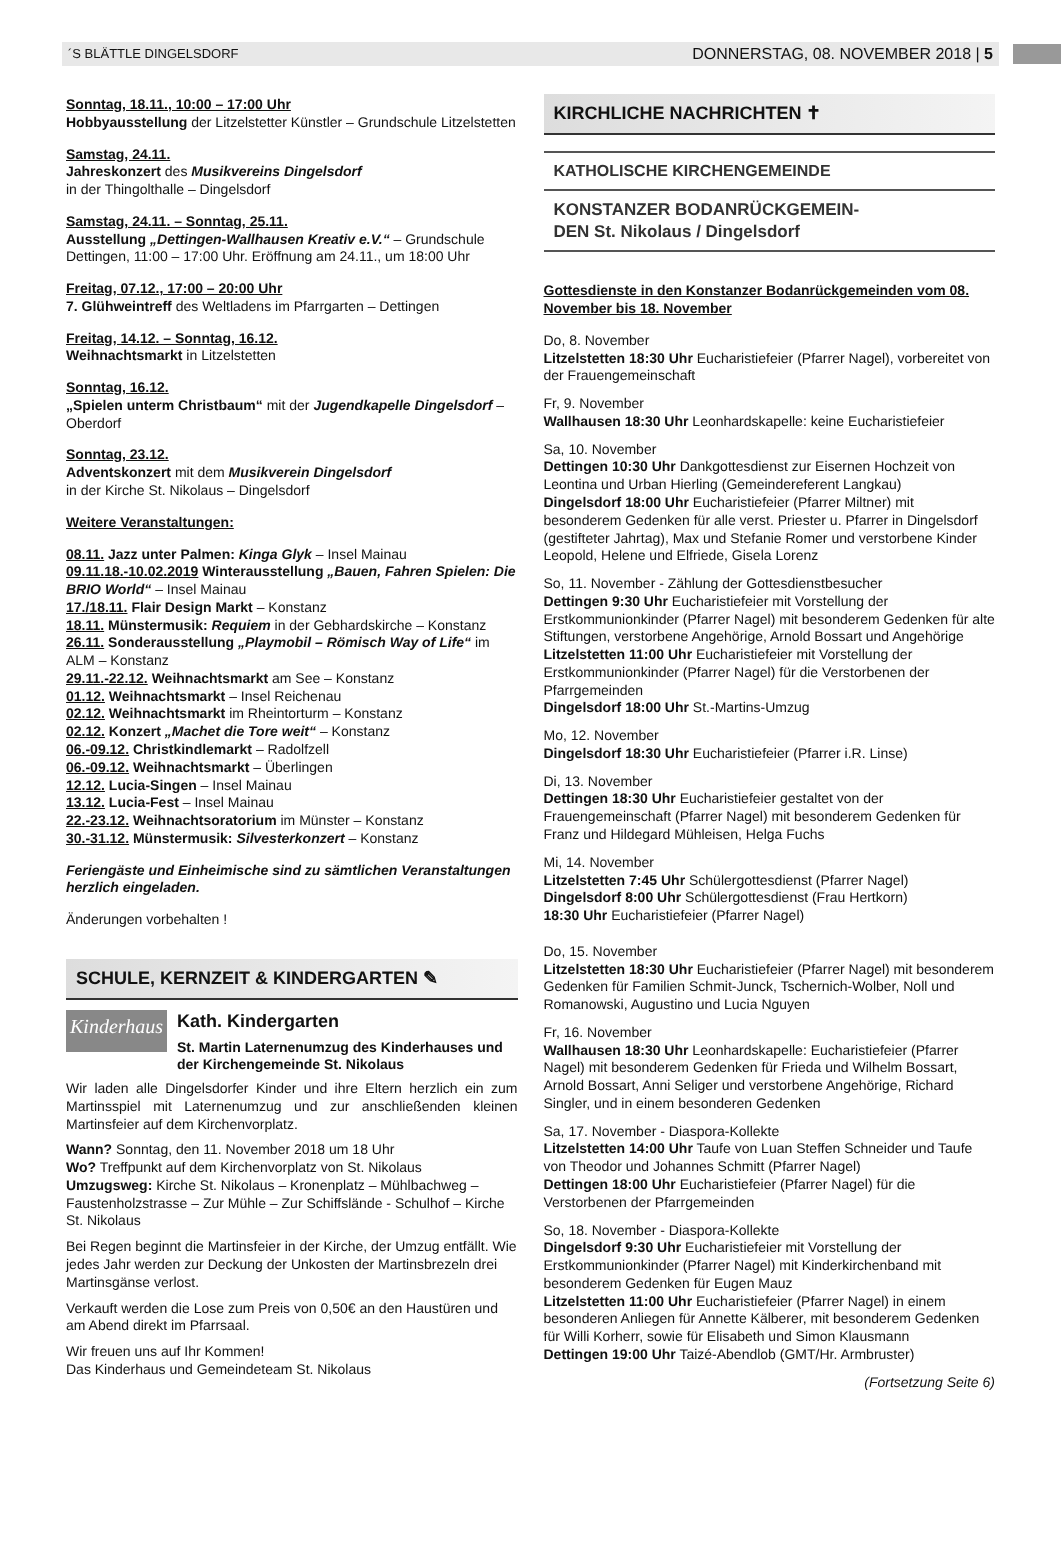´S BLÄTTLE DINGELSDORF DONNERSTAG, 08. NOVEMBER 2018 | 5
Sonntag, 18.11., 10:00 – 17:00 Uhr
Hobbyausstellung der Litzelstetter Künstler – Grundschule Litzelstetten
Samstag, 24.11.
Jahreskonzert des Musikvereins Dingelsdorf
in der Thingolthalle – Dingelsdorf
Samstag, 24.11. – Sonntag, 25.11.
Ausstellung „Dettingen-Wallhausen Kreativ e.V.“ – Grundschule Dettingen, 11:00 – 17:00 Uhr. Eröffnung am 24.11., um 18:00 Uhr
Freitag, 07.12., 17:00 – 20:00 Uhr
7. Glühweintreff des Weltladens im Pfarrgarten – Dettingen
Freitag, 14.12. – Sonntag, 16.12.
Weihnachtsmarkt in Litzelstetten
Sonntag, 16.12.
„Spielen unterm Christbaum“ mit der Jugendkapelle Dingelsdorf – Oberdorf
Sonntag, 23.12.
Adventskonzert mit dem Musikverein Dingelsdorf
in der Kirche St. Nikolaus – Dingelsdorf
Weitere Veranstaltungen:
08.11. Jazz unter Palmen: Kinga Glyk – Insel Mainau
09.11.18.-10.02.2019 Winterausstellung „Bauen, Fahren Spielen: Die BRIO World“ – Insel Mainau
17./18.11. Flair Design Markt – Konstanz
18.11. Münstermusik: Requiem in der Gebhardskirche – Konstanz
26.11. Sonderausstellung „Playmobil – Römisch Way of Life“ im ALM – Konstanz
29.11.-22.12. Weihnachtsmarkt am See – Konstanz
01.12. Weihnachtsmarkt – Insel Reichenau
02.12. Weihnachtsmarkt im Rheintorturm – Konstanz
02.12. Konzert „Machet die Tore weit“ – Konstanz
06.-09.12. Christkindlemarkt – Radolfzell
06.-09.12. Weihnachtsmarkt – Überlingen
12.12. Lucia-Singen – Insel Mainau
13.12. Lucia-Fest – Insel Mainau
22.-23.12. Weihnachtsoratorium im Münster – Konstanz
30.-31.12. Münstermusik: Silvesterkonzert – Konstanz
Feriengäste und Einheimische sind zu sämtlichen Veranstaltungen herzlich eingeladen.
Änderungen vorbehalten !
SCHULE, KERNZEIT & KINDERGARTEN ✎
Kinderhaus
Kath. Kindergarten
St. Martin Laternenumzug des Kinderhauses und der Kirchengemeinde St. Nikolaus
Wir laden alle Dingelsdorfer Kinder und ihre Eltern herzlich ein zum Martinsspiel mit Laternenumzug und zur anschließenden kleinen Martinsfeier auf dem Kirchenvorplatz.
Wann? Sonntag, den 11. November 2018 um 18 Uhr
Wo? Treffpunkt auf dem Kirchenvorplatz von St. Nikolaus
Umzugsweg: Kirche St. Nikolaus – Kronenplatz – Mühlbachweg – Faustenholzstrasse – Zur Mühle – Zur Schiffslände - Schulhof – Kirche St. Nikolaus
Bei Regen beginnt die Martinsfeier in der Kirche, der Umzug entfällt. Wie jedes Jahr werden zur Deckung der Unkosten der Martinsbrezeln drei Martinsgänse verlost.
Verkauft werden die Lose zum Preis von 0,50€ an den Haustüren und am Abend direkt im Pfarrsaal.
Wir freuen uns auf Ihr Kommen!
Das Kinderhaus und Gemeindeteam St. Nikolaus
KIRCHLICHE NACHRICHTEN ✝
KATHOLISCHE KIRCHENGEMEINDE
KONSTANZER BODANRÜCKGEMEIN-
DEN St. Nikolaus / Dingelsdorf
Gottesdienste in den Konstanzer Bodanrückgemeinden vom 08. November bis 18. November
Do, 8. November
Litzelstetten 18:30 Uhr Eucharistiefeier (Pfarrer Nagel), vorbereitet von der Frauengemeinschaft
Fr, 9. November
Wallhausen 18:30 Uhr Leonhardskapelle: keine Eucharistiefeier
Sa, 10. November
Dettingen 10:30 Uhr Dankgottesdienst zur Eisernen Hochzeit von Leontina und Urban Hierling (Gemeindereferent Langkau)
Dingelsdorf 18:00 Uhr Eucharistiefeier (Pfarrer Miltner) mit besonderem Gedenken für alle verst. Priester u. Pfarrer in Dingelsdorf (gestifteter Jahrtag), Max und Stefanie Romer und verstorbene Kinder Leopold, Helene und Elfriede, Gisela Lorenz
So, 11. November - Zählung der Gottesdienstbesucher
Dettingen 9:30 Uhr Eucharistiefeier mit Vorstellung der Erstkommunionkinder (Pfarrer Nagel) mit besonderem Gedenken für alte Stiftungen, verstorbene Angehörige, Arnold Bossart und Angehörige
Litzelstetten 11:00 Uhr Eucharistiefeier mit Vorstellung der Erstkommunionkinder (Pfarrer Nagel) für die Verstorbenen der Pfarrgemeinden
Dingelsdorf 18:00 Uhr St.-Martins-Umzug
Mo, 12. November
Dingelsdorf 18:30 Uhr Eucharistiefeier (Pfarrer i.R. Linse)
Di, 13. November
Dettingen 18:30 Uhr Eucharistiefeier gestaltet von der Frauengemeinschaft (Pfarrer Nagel) mit besonderem Gedenken für Franz und Hildegard Mühleisen, Helga Fuchs
Mi, 14. November
Litzelstetten 7:45 Uhr Schülergottesdienst (Pfarrer Nagel)
Dingelsdorf 8:00 Uhr Schülergottesdienst (Frau Hertkorn)
18:30 Uhr Eucharistiefeier (Pfarrer Nagel)
Do, 15. November
Litzelstetten 18:30 Uhr Eucharistiefeier (Pfarrer Nagel) mit besonderem Gedenken für Familien Schmit-Junck, Tschernich-Wolber, Noll und Romanowski, Augustino und Lucia Nguyen
Fr, 16. November
Wallhausen 18:30 Uhr Leonhardskapelle: Eucharistiefeier (Pfarrer Nagel) mit besonderem Gedenken für Frieda und Wilhelm Bossart, Arnold Bossart, Anni Seliger und verstorbene Angehörige, Richard Singler, und in einem besonderen Gedenken
Sa, 17. November - Diaspora-Kollekte
Litzelstetten 14:00 Uhr Taufe von Luan Steffen Schneider und Taufe von Theodor und Johannes Schmitt (Pfarrer Nagel)
Dettingen 18:00 Uhr Eucharistiefeier (Pfarrer Nagel) für die Verstorbenen der Pfarrgemeinden
So, 18. November - Diaspora-Kollekte
Dingelsdorf 9:30 Uhr Eucharistiefeier mit Vorstellung der Erstkommunionkinder (Pfarrer Nagel) mit Kinderkirchenband mit besonderem Gedenken für Eugen Mauz
Litzelstetten 11:00 Uhr Eucharistiefeier (Pfarrer Nagel) in einem besonderen Anliegen für Annette Kälberer, mit besonderem Gedenken für Willi Korherr, sowie für Elisabeth und Simon Klausmann
Dettingen 19:00 Uhr Taizé-Abendlob (GMT/Hr. Armbruster)
(Fortsetzung Seite 6)